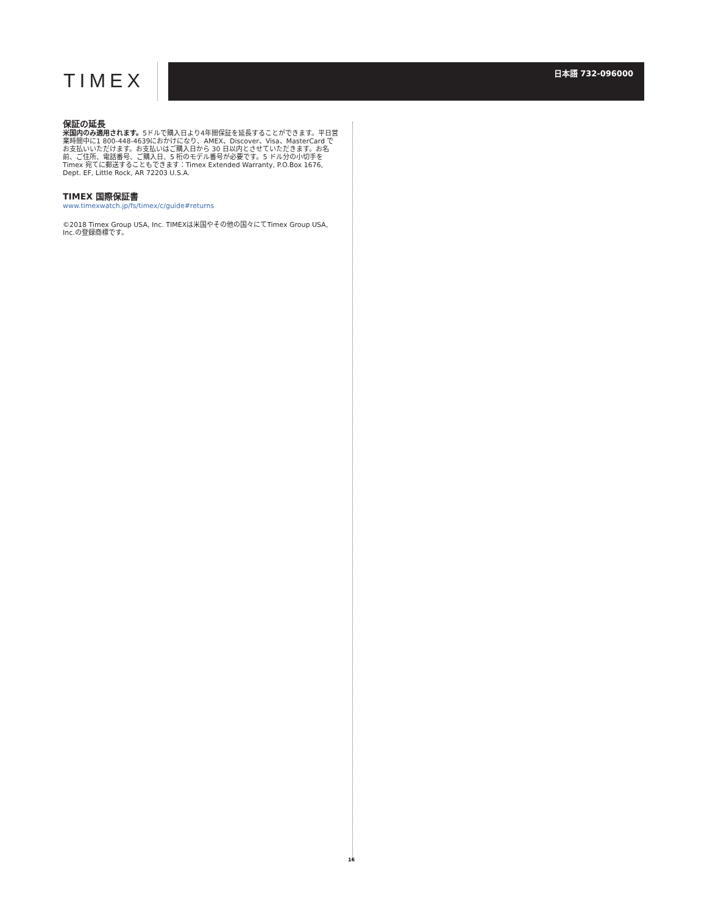TIMEX
日本語 732-096000
保証の延長
米国内のみ適用されます。5ドルで購入日より4年間保証を延長することができます。平日営業時間中に1 800-448-4639におかけになり、AMEX、Discover、Visa、MasterCard でお支払いいただけます。お支払いはご購入日から 30 日以内とさせていただきます。お名前、ご住所、電話番号、ご購入日、5 桁のモデル番号が必要です。5 ドル分の小切手を Timex 宛てに郵送することもできます：Timex Extended Warranty, P.O.Box 1676, Dept. EF, Little Rock, AR 72203 U.S.A.
TIMEX 国際保証書
www.timexwatch.jp/fs/timex/c/guide#returns
©2018 Timex Group USA, Inc. TIMEXは米国やその他の国々にてTimex Group USA, Inc.の登録商標です。
16